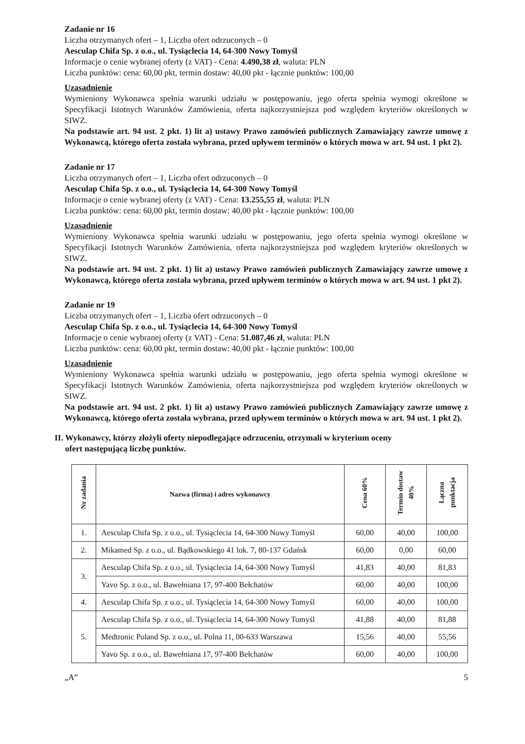Zadanie nr 16
Liczba otrzymanych ofert – 1, Liczba ofert odrzuconych – 0
Aesculap Chifa Sp. z o.o., ul. Tysiąclecia 14, 64-300 Nowy Tomyśl
Informacje o cenie wybranej oferty (z VAT) - Cena: 4.490,38 zł, waluta: PLN
Liczba punktów: cena: 60,00 pkt, termin dostaw: 40,00 pkt - łącznie punktów: 100,00
Uzasadnienie
Wymieniony Wykonawca spełnia warunki udziału w postępowaniu, jego oferta spełnia wymogi określone w Specyfikacji Istotnych Warunków Zamówienia, oferta najkorzystniejsza pod względem kryteriów określonych w SIWZ.
Na podstawie art. 94 ust. 2 pkt. 1) lit a) ustawy Prawo zamówień publicznych Zamawiający zawrze umowę z Wykonawcą, którego oferta została wybrana, przed upływem terminów o których mowa w art. 94 ust. 1 pkt 2).
Zadanie nr 17
Liczba otrzymanych ofert – 1, Liczba ofert odrzuconych – 0
Aesculap Chifa Sp. z o.o., ul. Tysiąclecia 14, 64-300 Nowy Tomyśl
Informacje o cenie wybranej oferty (z VAT) - Cena: 13.255,55 zł, waluta: PLN
Liczba punktów: cena: 60,00 pkt, termin dostaw: 40,00 pkt - łącznie punktów: 100,00
Uzasadnienie
Wymieniony Wykonawca spełnia warunki udziału w postępowaniu, jego oferta spełnia wymogi określone w Specyfikacji Istotnych Warunków Zamówienia, oferta najkorzystniejsza pod względem kryteriów określonych w SIWZ.
Na podstawie art. 94 ust. 2 pkt. 1) lit a) ustawy Prawo zamówień publicznych Zamawiający zawrze umowę z Wykonawcą, którego oferta została wybrana, przed upływem terminów o których mowa w art. 94 ust. 1 pkt 2).
Zadanie nr 19
Liczba otrzymanych ofert – 1, Liczba ofert odrzuconych – 0
Aesculap Chifa Sp. z o.o., ul. Tysiąclecia 14, 64-300 Nowy Tomyśl
Informacje o cenie wybranej oferty (z VAT) - Cena: 51.087,46 zł, waluta: PLN
Liczba punktów: cena: 60,00 pkt, termin dostaw: 40,00 pkt - łącznie punktów: 100,00
Uzasadnienie
Wymieniony Wykonawca spełnia warunki udziału w postępowaniu, jego oferta spełnia wymogi określone w Specyfikacji Istotnych Warunków Zamówienia, oferta najkorzystniejsza pod względem kryteriów określonych w SIWZ.
Na podstawie art. 94 ust. 2 pkt. 1) lit a) ustawy Prawo zamówień publicznych Zamawiający zawrze umowę z Wykonawcą, którego oferta została wybrana, przed upływem terminów o których mowa w art. 94 ust. 1 pkt 2).
II. Wykonawcy, którzy złożyli oferty niepodlegające odrzuceniu, otrzymali w kryterium oceny
ofert następującą liczbę punktów.
| Nr zadania | Nazwa (firma) i adres wykonawcy | Cena 60% | Termin dostaw 40% | Łączna punktacja |
| --- | --- | --- | --- | --- |
| 1. | Aesculap Chifa Sp. z o.o., ul. Tysiąclecia 14, 64-300 Nowy Tomyśl | 60,00 | 40,00 | 100,00 |
| 2. | Mikamed Sp. z o.o., ul. Bądkowskiego 41 lok. 7, 80-137 Gdańsk | 60,00 | 0,00 | 60,00 |
| 3. | Aesculap Chifa Sp. z o.o., ul. Tysiąclecia 14, 64-300 Nowy Tomyśl | 41,83 | 40,00 | 81,83 |
| | Yavo Sp. z o.o., ul. Bawełniana 17, 97-400 Bełchatów | 60,00 | 40,00 | 100,00 |
| 4. | Aesculap Chifa Sp. z o.o., ul. Tysiąclecia 14, 64-300 Nowy Tomyśl | 60,00 | 40,00 | 100,00 |
| 5. | Aesculap Chifa Sp. z o.o., ul. Tysiąclecia 14, 64-300 Nowy Tomyśl | 41,88 | 40,00 | 81,88 |
| | Medtronic Poland Sp. z o.o., ul. Polna 11, 00-633 Warszawa | 15,56 | 40,00 | 55,56 |
| | Yavo Sp. z o.o., ul. Bawełniana 17, 97-400 Bełchatów | 60,00 | 40,00 | 100,00 |
„A” 5